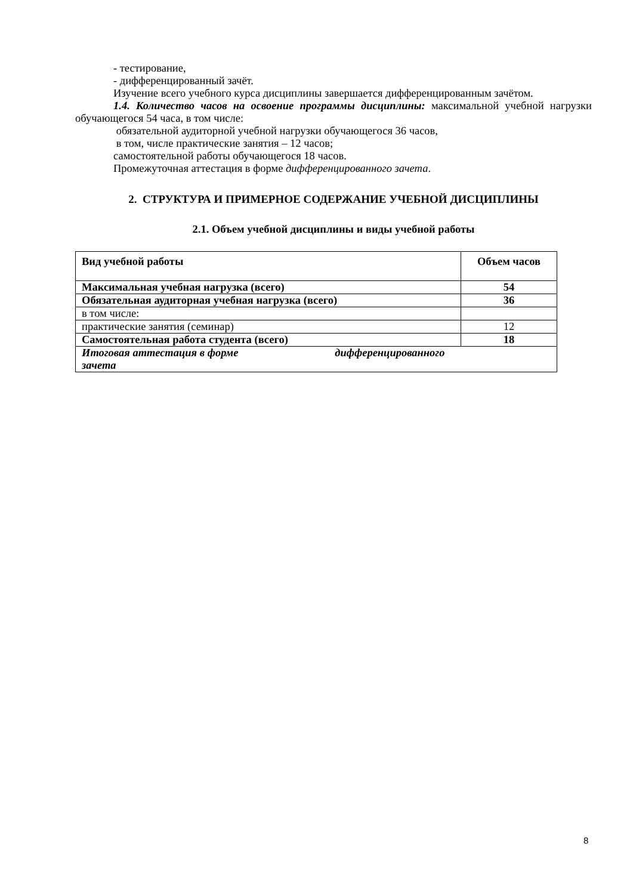- тестирование,
- дифференцированный зачёт.
Изучение всего учебного курса дисциплины завершается дифференцированным зачётом.
1.4. Количество часов на освоение программы дисциплины: максимальной учебной нагрузки обучающегося 54 часа, в том числе:
обязательной аудиторной учебной нагрузки обучающегося 36 часов,
в том, числе практические занятия – 12 часов;
самостоятельной работы обучающегося 18 часов.
Промежуточная аттестация в форме дифференцированного зачета.
2. СТРУКТУРА И ПРИМЕРНОЕ СОДЕРЖАНИЕ УЧЕБНОЙ ДИСЦИПЛИНЫ
2.1. Объем учебной дисциплины и виды учебной работы
| Вид учебной работы | Объем часов |
| --- | --- |
| Максимальная учебная нагрузка (всего) | 54 |
| Обязательная аудиторная учебная нагрузка (всего) | 36 |
| в том числе: | |
| практические занятия (семинар) | 12 |
| Самостоятельная работа студента (всего) | 18 |
| Итоговая аттестация в форме дифференцированного зачета | |
8